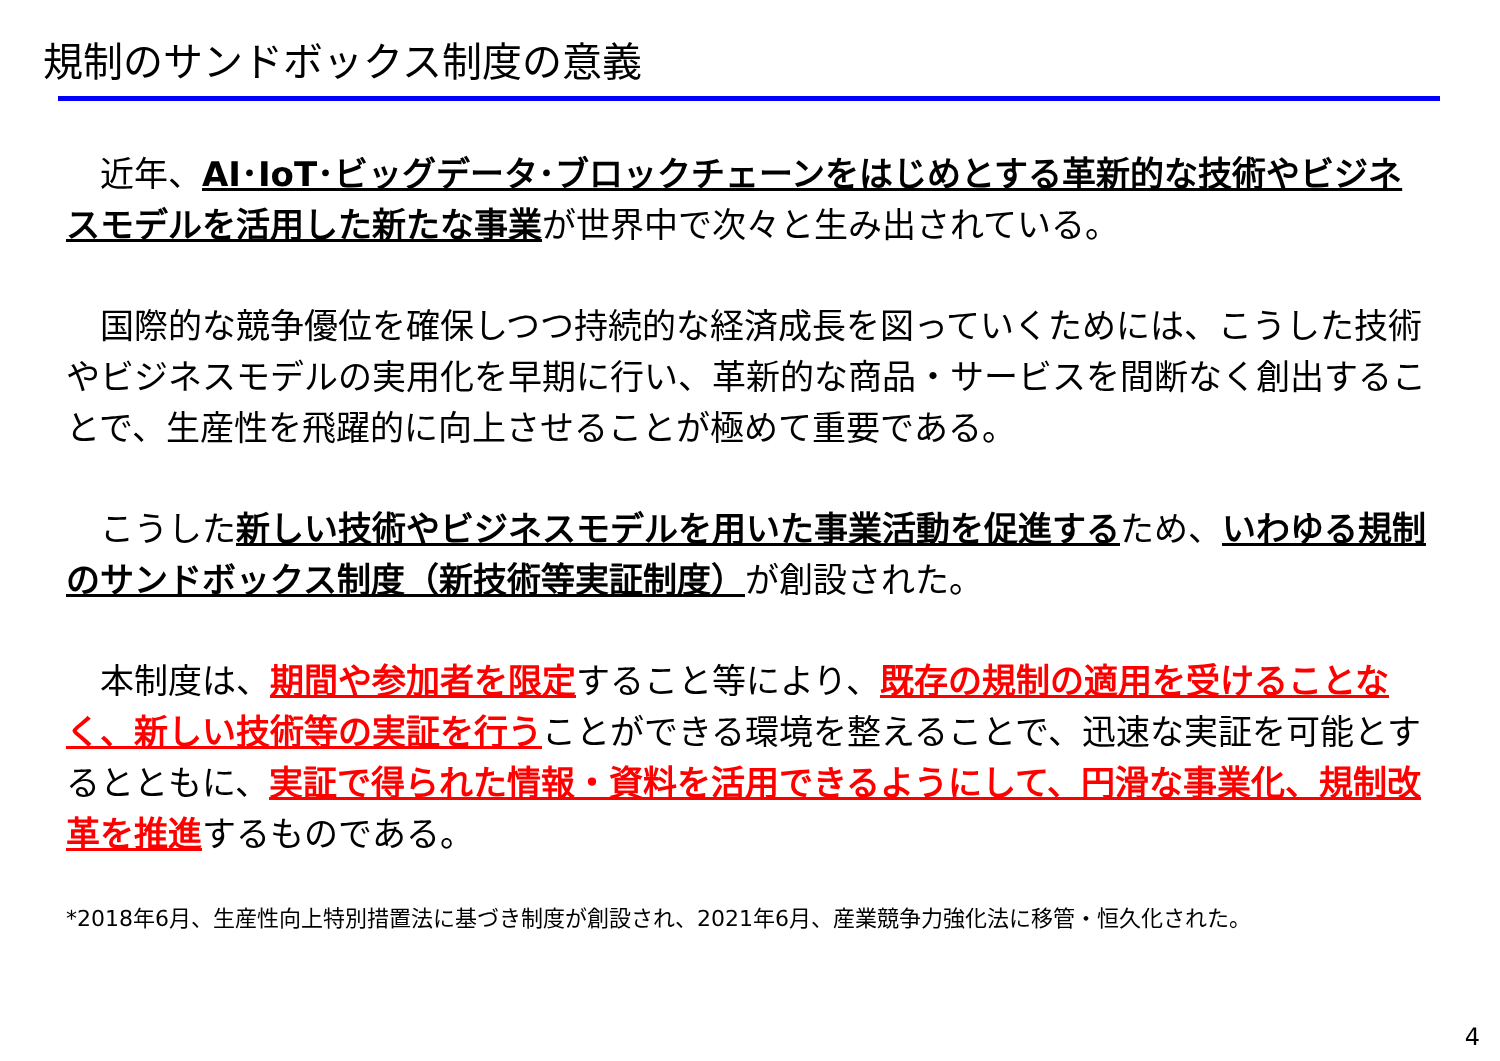規制のサンドボックス制度の意義
　近年、AI･IoT･ビッグデータ･ブロックチェーンをはじめとする革新的な技術やビジネスモデルを活用した新たな事業が世界中で次々と生み出されている。
　国際的な競争優位を確保しつつ持続的な経済成長を図っていくためには、こうした技術やビジネスモデルの実用化を早期に行い、革新的な商品・サービスを間断なく創出することで、生産性を飛躍的に向上させることが極めて重要である。
　こうした新しい技術やビジネスモデルを用いた事業活動を促進するため、いわゆる規制のサンドボックス制度（新技術等実証制度）が創設された。
　本制度は、期間や参加者を限定すること等により、既存の規制の適用を受けることなく、新しい技術等の実証を行うことができる環境を整えることで、迅速な実証を可能とするとともに、実証で得られた情報・資料を活用できるようにして、円滑な事業化、規制改革を推進するものである。
*2018年6月、生産性向上特別措置法に基づき制度が創設され、2021年6月、産業競争力強化法に移管・恒久化された。
4